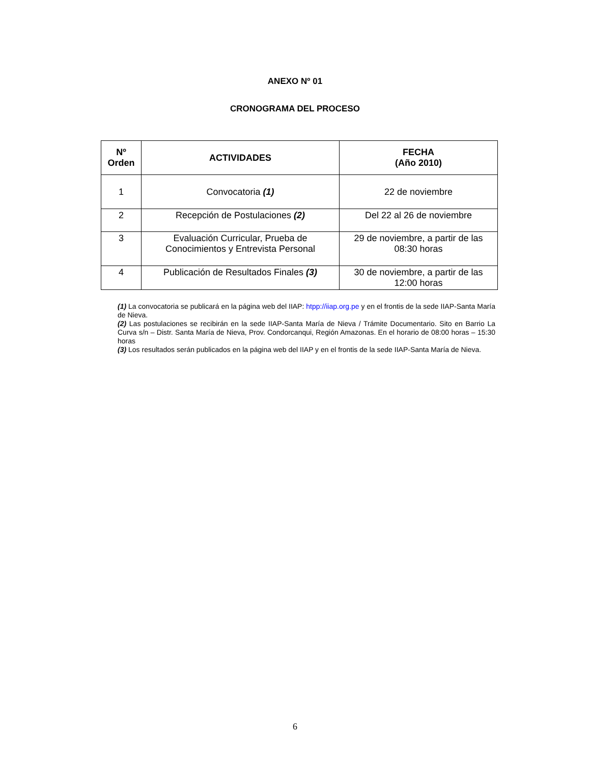ANEXO Nº 01
CRONOGRAMA DEL PROCESO
| Nº Orden | ACTIVIDADES | FECHA (Año 2010) |
| --- | --- | --- |
| 1 | Convocatoria (1) | 22 de noviembre |
| 2 | Recepción de Postulaciones (2) | Del 22 al 26 de noviembre |
| 3 | Evaluación Curricular, Prueba de Conocimientos y Entrevista Personal | 29 de noviembre, a partir de las 08:30 horas |
| 4 | Publicación de Resultados Finales (3) | 30 de noviembre, a partir de las 12:00 horas |
(1) La convocatoria se publicará en la página web del IIAP: htpp://iiap.org.pe y en el frontis de la sede IIAP-Santa María de Nieva.
(2) Las postulaciones se recibirán en la sede IIAP-Santa María de Nieva / Trámite Documentario. Sito en Barrio La Curva s/n – Distr. Santa María de Nieva, Prov. Condorcanqui, Región Amazonas. En el horario de 08:00 horas – 15:30 horas
(3) Los resultados serán publicados en la página web del IIAP y en el frontis de la sede IIAP-Santa María de Nieva.
6